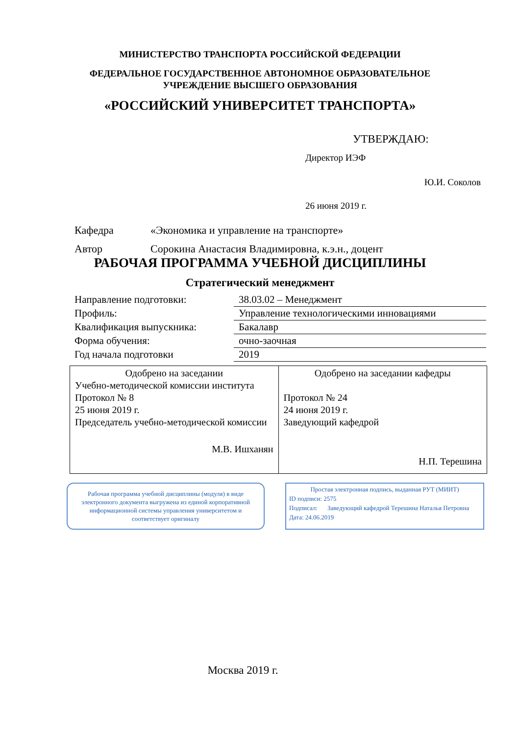МИНИСТЕРСТВО ТРАНСПОРТА РОССИЙСКОЙ ФЕДЕРАЦИИ
ФЕДЕРАЛЬНОЕ ГОСУДАРСТВЕННОЕ АВТОНОМНОЕ ОБРАЗОВАТЕЛЬНОЕ
УЧРЕЖДЕНИЕ ВЫСШЕГО ОБРАЗОВАНИЯ
«РОССИЙСКИЙ УНИВЕРСИТЕТ ТРАНСПОРТА»
УТВЕРЖДАЮ:
Директор ИЭФ
Ю.И. Соколов
26 июня 2019 г.
Кафедра «Экономика и управление на транспорте»
Автор Сорокина Анастасия Владимировна, к.э.н., доцент
РАБОЧАЯ ПРОГРАММА УЧЕБНОЙ ДИСЦИПЛИНЫ
Стратегический менеджмент
| Направление подготовки: | 38.03.02 – Менеджмент |
| Профиль: | Управление технологическими инновациями |
| Квалификация выпускника: | Бакалавр |
| Форма обучения: | очно-заочная |
| Год начала подготовки | 2019 |
| Одобрено на заседании Учебно-методической комиссии института Протокол № 8 25 июня 2019 г. Председатель учебно-методической комиссии М.В. Ишханян | Одобрено на заседании кафедры Протокол № 24 24 июня 2019 г. Заведующий кафедрой Н.П. Терешина |
Рабочая программа учебной дисциплины (модуля) в виде электронного документа выгружена из единой корпоративной информационной системы управления университетом и соответствует оригиналу
Простая электронная подпись, выданная РУТ (МИИТ)
ID подписи: 2575
Подписал: Заведующий кафедрой Терешина Наталья Петровна
Дата: 24.06.2019
Москва 2019 г.